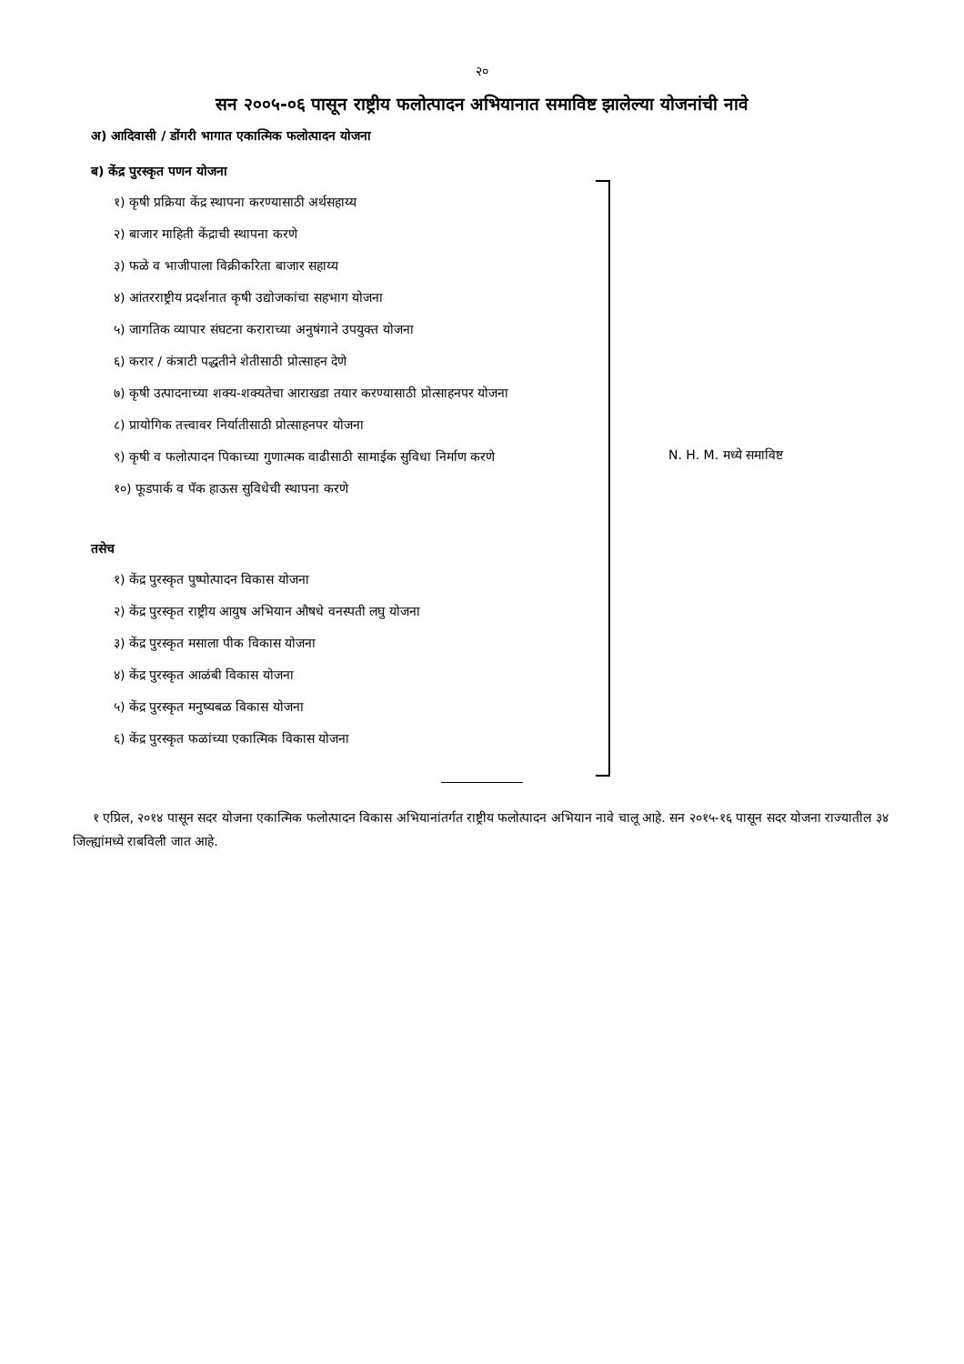२०
सन २००५-०६ पासून राष्ट्रीय फलोत्पादन अभियानात समाविष्ट झालेल्या योजनांची नावे
अ) आदिवासी / डोंगरी भागात एकात्मिक फलोत्पादन योजना
ब) केंद्र पुरस्कृत पणन योजना
१) कृषी प्रक्रिया केंद्र स्थापना करण्यासाठी अर्थसहाय्य
२) बाजार माहिती केंद्राची स्थापना करणे
३) फळे व भाजीपाला विक्रीकरिता बाजार सहाय्य
४) आंतरराष्ट्रीय प्रदर्शनात कृषी उद्योजकांचा सहभाग योजना
५) जागतिक व्यापार संघटना कराराच्या अनुषंगाने उपयुक्त योजना
६) करार / कंत्राटी पद्धतीने शेतीसाठी प्रोत्साहन देणे
७) कृषी उत्पादनाच्या शक्य-शक्यतेचा आराखडा तयार करण्यासाठी प्रोत्साहनपर योजना
८) प्रायोगिक तत्त्वावर निर्यातीसाठी प्रोत्साहनपर योजना
९) कृषी व फलोत्पादन पिकाच्या गुणात्मक वाढीसाठी सामाईक सुविधा निर्माण करणे
१०) फूडपार्क व पॅक हाऊस सुविधेची स्थापना करणे
तसेच
१) केंद्र पुरस्कृत पुष्पोत्पादन विकास योजना
२) केंद्र पुरस्कृत राष्ट्रीय आयुष अभियान औषधे वनस्पती लघु योजना
३) केंद्र पुरस्कृत मसाला पीक विकास योजना
४) केंद्र पुरस्कृत आळंबी विकास योजना
५) केंद्र पुरस्कृत मनुष्यबळ विकास योजना
६) केंद्र पुरस्कृत फळांच्या एकात्मिक विकास योजना
N. H. M. मध्ये समाविष्ट
१ एप्रिल, २०१४ पासून सदर योजना एकात्मिक फलोत्पादन विकास अभियानांतर्गत राष्ट्रीय फलोत्पादन अभियान नावे चालू आहे. सन २०१५-१६ पासून सदर योजना राज्यातील ३४ जिल्ह्यांमध्ये राबविली जात आहे.